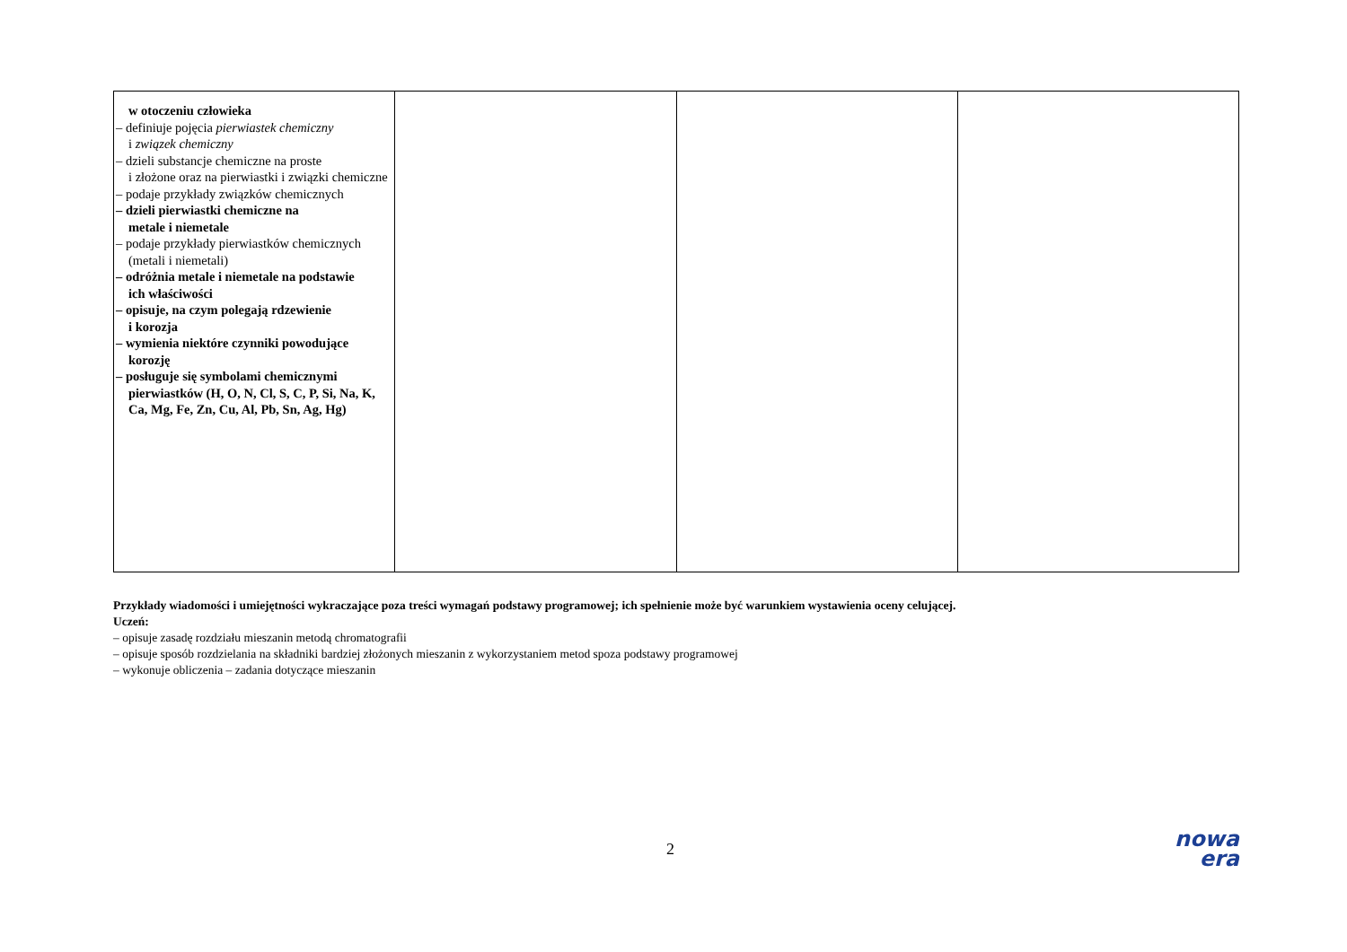| w otoczeniu człowieka – definiuje pojęcia pierwiastek chemiczny i związek chemiczny – dzieli substancje chemiczne na proste i złożone oraz na pierwiastki i związki chemiczne – podaje przykłady związków chemicznych – dzieli pierwiastki chemiczne na metale i niemetale – podaje przykłady pierwiastków chemicznych (metali i niemetali) – odróżnia metale i niemetale na podstawie ich właściwości – opisuje, na czym polegają rdzewienie i korozja – wymienia niektóre czynniki powodujące korozję – posługuje się symbolami chemicznymi pierwiastków (H, O, N, Cl, S, C, P, Si, Na, K, Ca, Mg, Fe, Zn, Cu, Al, Pb, Sn, Ag, Hg) | | | |
Przykłady wiadomości i umiejętności wykraczające poza treści wymagań podstawy programowej; ich spełnienie może być warunkiem wystawienia oceny celującej.
Uczeń:
– opisuje zasadę rozdziału mieszanin metodą chromatografii
– opisuje sposób rozdzielania na składniki bardziej złożonych mieszanin z wykorzystaniem metod spoza podstawy programowej
– wykonuje obliczenia – zadania dotyczące mieszanin
2
nowa
era